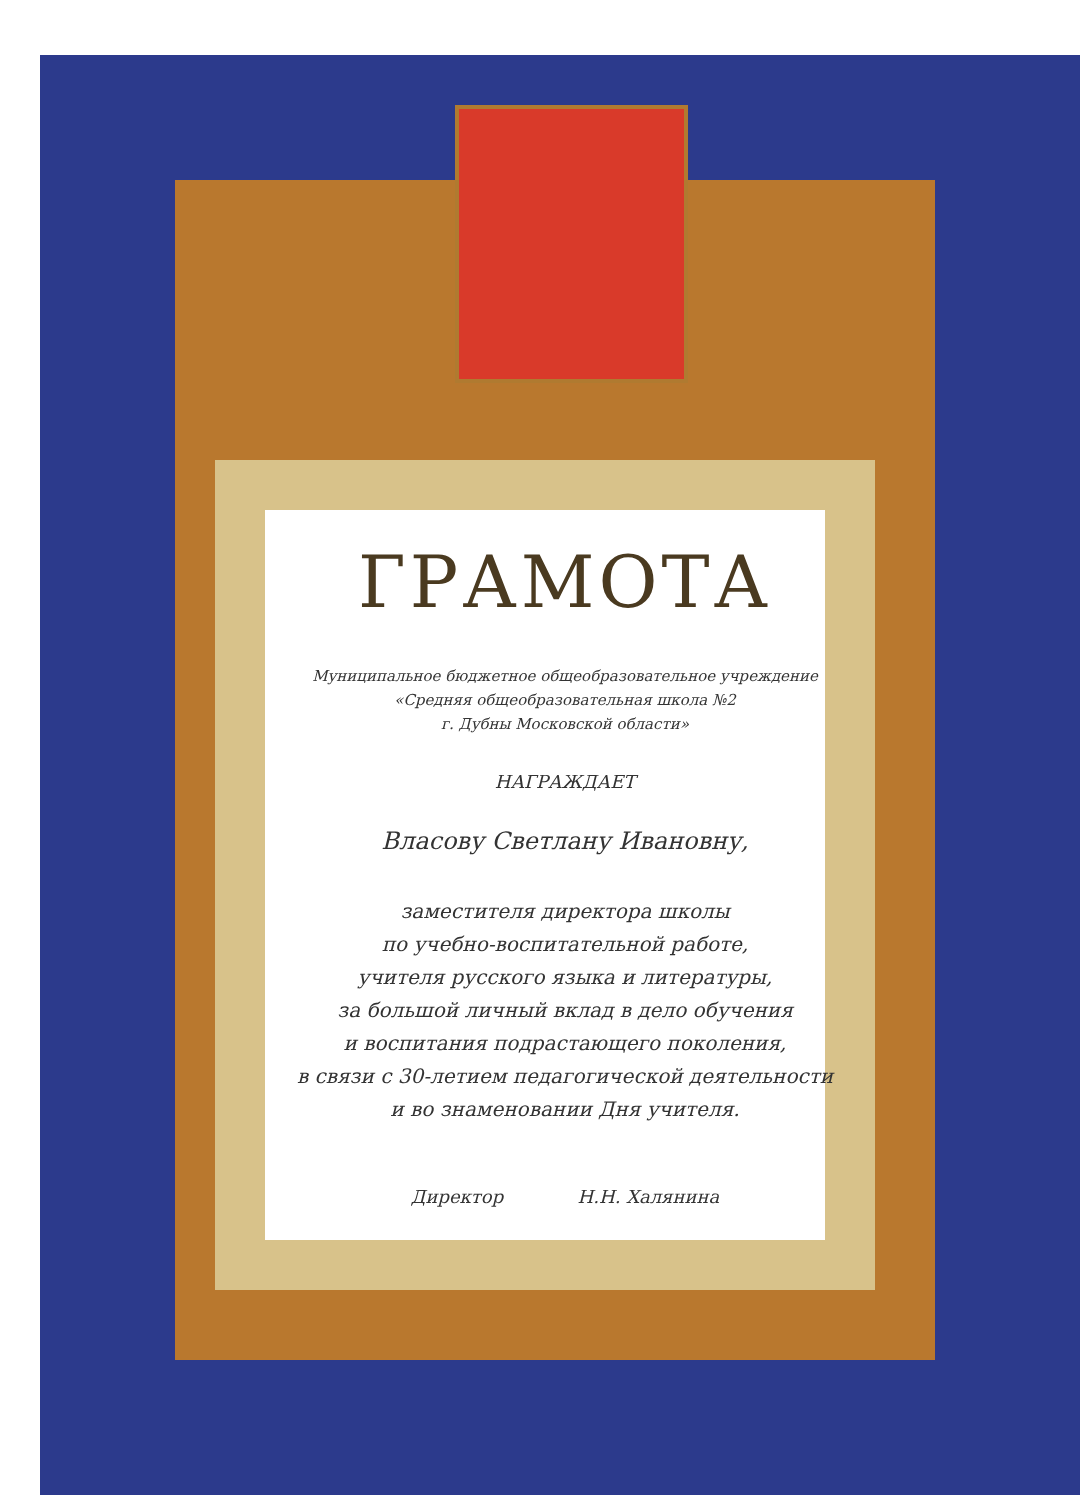ГРАМОТА
Муниципальное бюджетное общеобразовательное учреждение
«Средняя общеобразовательная школа №2
г. Дубны Московской области»
НАГРАЖДАЕТ
Власову Светлану Ивановну,
заместителя директора школы
по учебно-воспитательной работе,
учителя русского языка и литературы,
за большой личный вклад в дело обучения
и воспитания подрастающего поколения,
в связи с 30-летием педагогической деятельности
и во знаменовании Дня учителя.
Директор Н.Н. Халянина